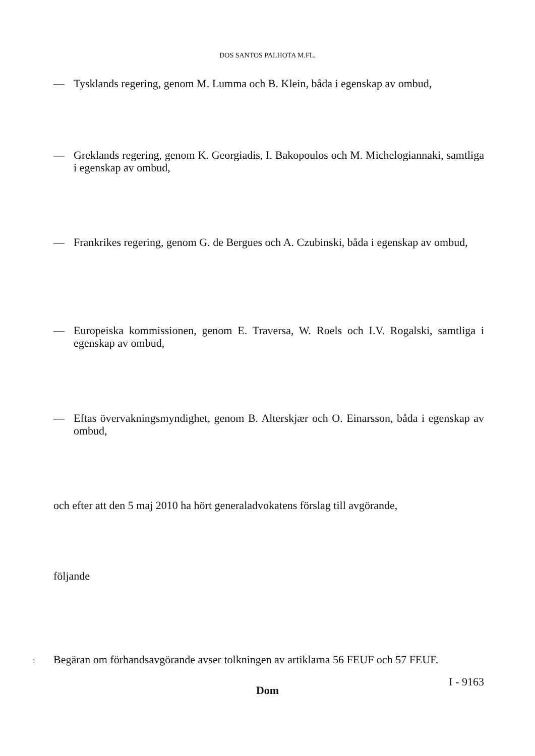DOS SANTOS PALHOTA M.FL.
— Tysklands regering, genom M. Lumma och B. Klein, båda i egenskap av ombud,
— Greklands regering, genom K. Georgiadis, I. Bakopoulos och M. Michelogiannaki, samtliga i egenskap av ombud,
— Frankrikes regering, genom G. de Bergues och A. Czubinski, båda i egenskap av ombud,
— Europeiska kommissionen, genom E. Traversa, W. Roels och I.V. Rogalski, samtliga i egenskap av ombud,
— Eftas övervakningsmyndighet, genom B. Alterskjær och O. Einarsson, båda i egenskap av ombud,
och efter att den 5 maj 2010 ha hört generaladvokatens förslag till avgörande,
följande
Dom
1 Begäran om förhandsavgörande avser tolkningen av artiklarna 56 FEUF och 57 FEUF.
I - 9163